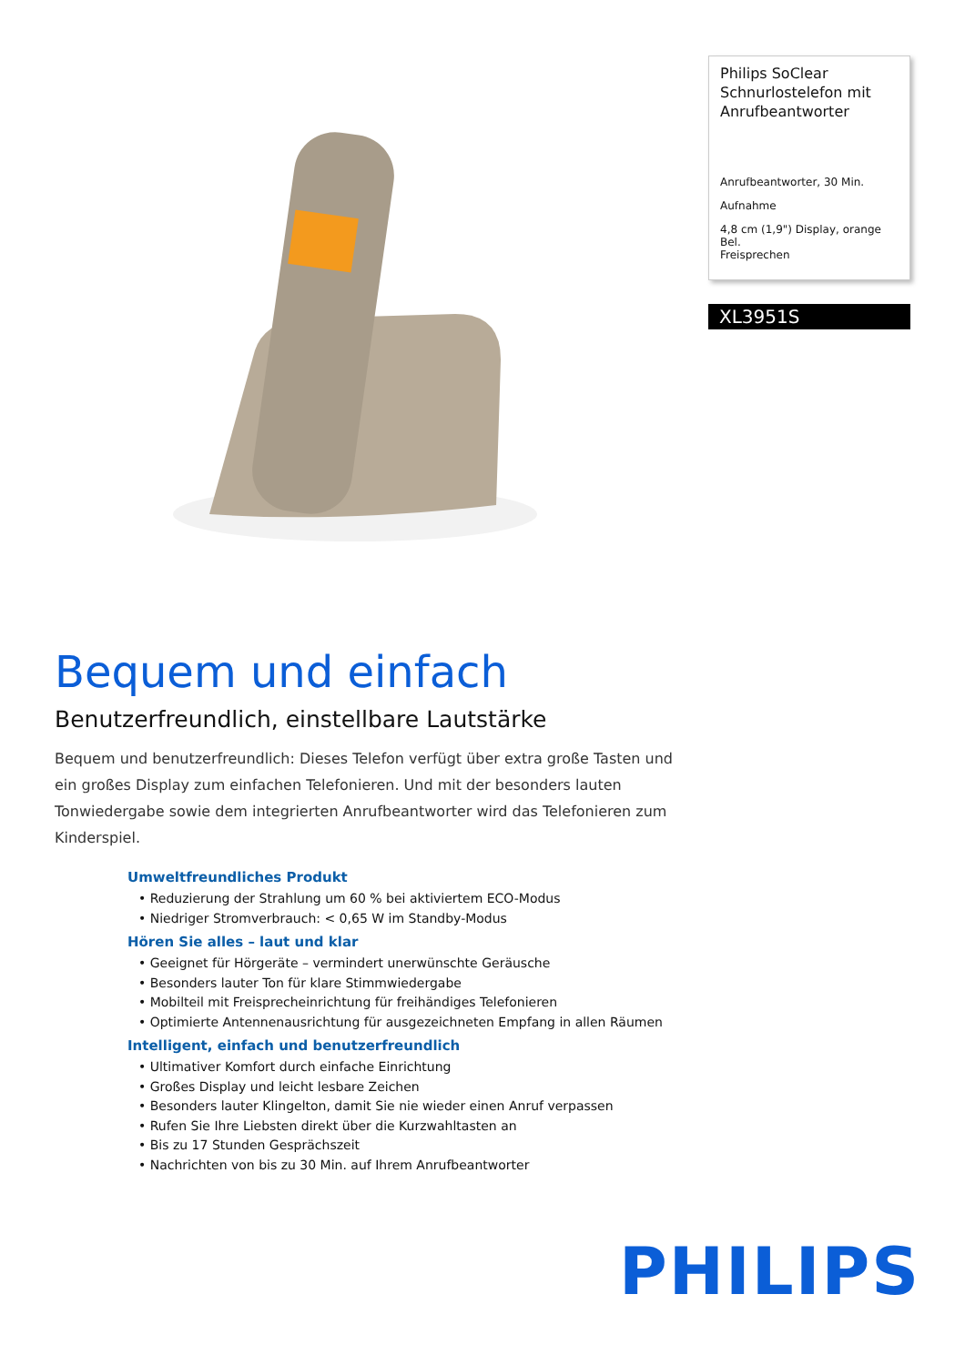Philips SoClear Schnurlostelefon mit Anrufbeantworter
Anrufbeantworter, 30 Min.
Aufnahme
4,8 cm (1,9") Display, orange Bel.
Freisprechen
XL3951S
Bequem und einfach
Benutzerfreundlich, einstellbare Lautstärke
Bequem und benutzerfreundlich: Dieses Telefon verfügt über extra große Tasten und ein großes Display zum einfachen Telefonieren. Und mit der besonders lauten Tonwiedergabe sowie dem integrierten Anrufbeantworter wird das Telefonieren zum Kinderspiel.
Umweltfreundliches Produkt
• Reduzierung der Strahlung um 60 % bei aktiviertem ECO-Modus
• Niedriger Stromverbrauch: < 0,65 W im Standby-Modus
Hören Sie alles – laut und klar
• Geeignet für Hörgeräte – vermindert unerwünschte Geräusche
• Besonders lauter Ton für klare Stimmwiedergabe
• Mobilteil mit Freisprecheinrichtung für freihändiges Telefonieren
• Optimierte Antennenausrichtung für ausgezeichneten Empfang in allen Räumen
Intelligent, einfach und benutzerfreundlich
• Ultimativer Komfort durch einfache Einrichtung
• Großes Display und leicht lesbare Zeichen
• Besonders lauter Klingelton, damit Sie nie wieder einen Anruf verpassen
• Rufen Sie Ihre Liebsten direkt über die Kurzwahltasten an
• Bis zu 17 Stunden Gesprächszeit
• Nachrichten von bis zu 30 Min. auf Ihrem Anrufbeantworter
PHILIPS